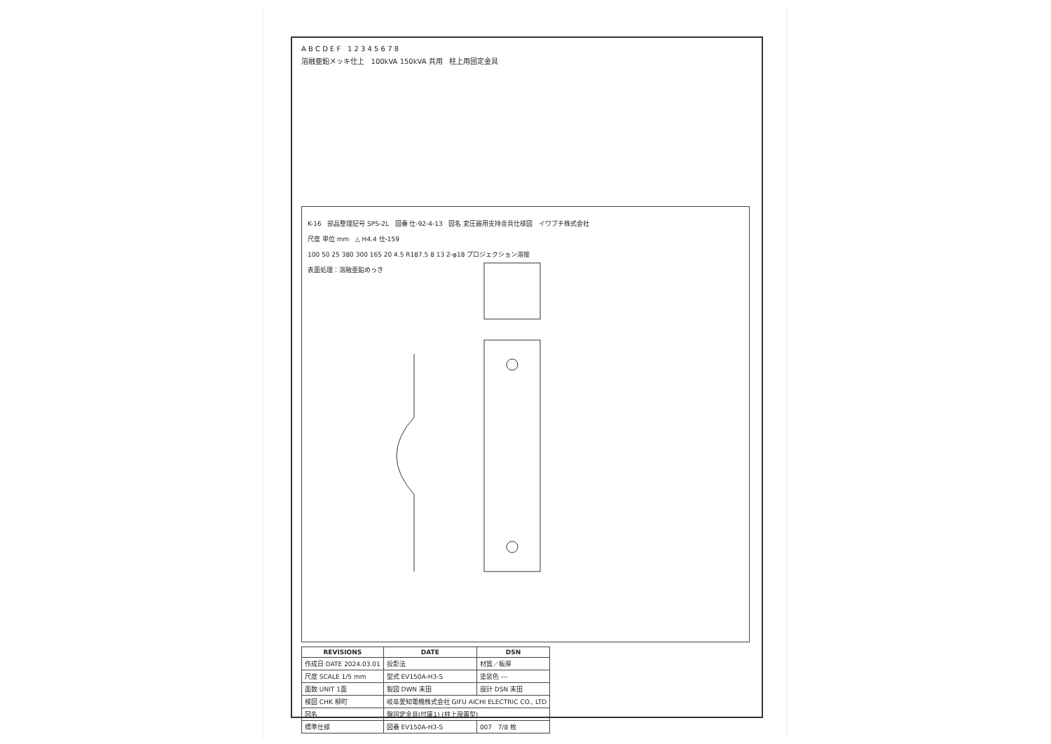A B C D E F 1 2 3 4 5 6 7 8
溶融亜鉛メッキ仕上 100kVA 150kVA 共用 柱上用固定金具
K-16 部品整理記号 SPS-2L 図番 仕-92-4-13 図名 変圧器用支持金具仕様図 イワブチ株式会社
尺度 単位 mm △ H4.4 仕-159
100 50 25 380 300 165 20 4.5 R187.5 8 13 2-φ18 プロジェクション溶接
表面処理：溶融亜鉛めっき
| REVISIONS | DATE | DSN |
| --- | --- | --- |
| 作成日 DATE 2024.03.01 | 投影法 | 材質／板厚 |
| 尺度 SCALE 1/5 mm | 型式 EV150A-H3-S | 塗装色 --- |
| 面数 UNIT 1面 | 製図 DWN 末田 | 設計 DSN 末田 |
| 検図 CHK 柳町 | 岐阜愛知電機株式会社 GIFU AICHI ELECTRIC CO., LTD | |
| 図名 | 盤固定金具(付属1) (柱上設置型) | |
| 標準仕様 | 図番 EV150A-H3-S | 007 7/8 枚 |